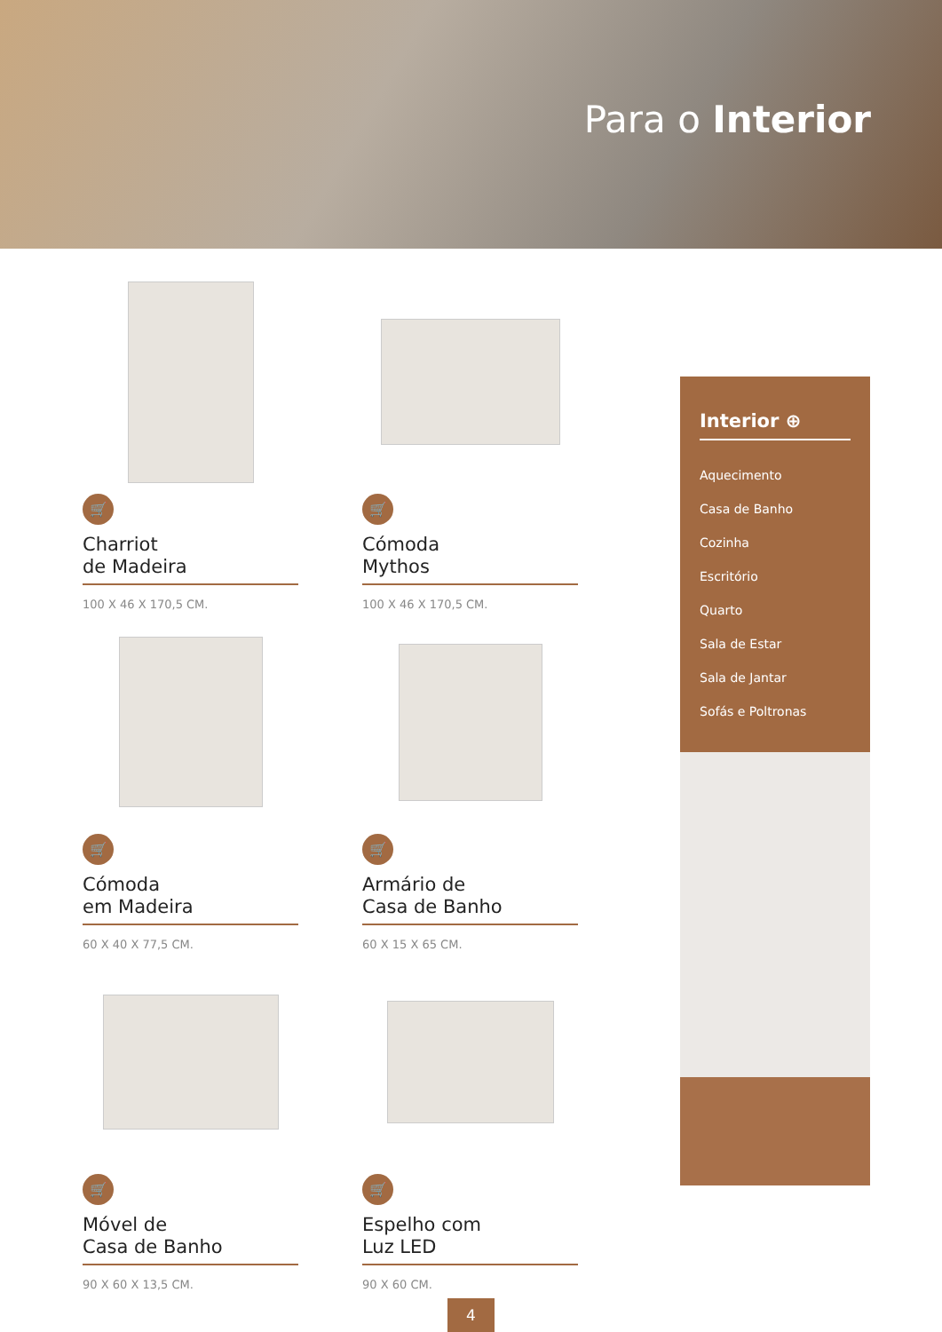Para o Interior
🛒
Charriot
de Madeira
100 X 46 X 170,5 CM.
🛒
Cómoda
Mythos
100 X 46 X 170,5 CM.
🛒
Cómoda
em Madeira
60 X 40 X 77,5 CM.
🛒
Armário de
Casa de Banho
60 X 15 X 65 CM.
🛒
Móvel de
Casa de Banho
90 X 60 X 13,5 CM.
🛒
Espelho com
Luz LED
90 X 60 CM.
Interior ⊕
Aquecimento
Casa de Banho
Cozinha
Escritório
Quarto
Sala de Estar
Sala de Jantar
Sofás e Poltronas
4